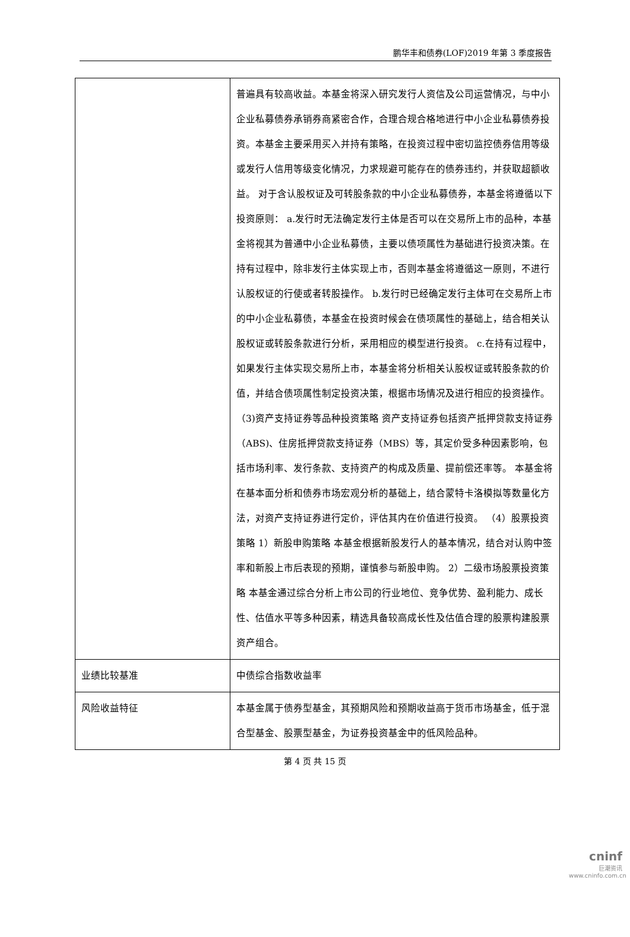鹏华丰和债券(LOF)2019 年第 3 季度报告
| | 普遍具有较高收益。本基金将深入研究发行人资信及公司运营情况，与中小企业私募债券承销券商紧密合作，合理合规合格地进行中小企业私募债券投资。本基金主要采用买入并持有策略，在投资过程中密切监控债券信用等级或发行人信用等级变化情况，力求规避可能存在的债券违约，并获取超额收益。 对于含认股权证及可转股条款的中小企业私募债券，本基金将遵循以下投资原则： a.发行时无法确定发行主体是否可以在交易所上市的品种，本基金将视其为普通中小企业私募债，主要以债项属性为基础进行投资决策。在持有过程中，除非发行主体实现上市，否则本基金将遵循这一原则，不进行认股权证的行使或者转股操作。 b.发行时已经确定发行主体可在交易所上市的中小企业私募债，本基金在投资时候会在债项属性的基础上，结合相关认股权证或转股条款进行分析，采用相应的模型进行投资。 c.在持有过程中，如果发行主体实现交易所上市，本基金将分析相关认股权证或转股条款的价值，并结合债项属性制定投资决策，根据市场情况及进行相应的投资操作。（3)资产支持证券等品种投资策略 资产支持证券包括资产抵押贷款支持证券（ABS)、住房抵押贷款支持证券（MBS）等，其定价受多种因素影响，包括市场利率、发行条款、支持资产的构成及质量、提前偿还率等。 本基金将在基本面分析和债券市场宏观分析的基础上，结合蒙特卡洛模拟等数量化方法，对资产支持证券进行定价，评估其内在价值进行投资。 （4）股票投资策略 1）新股申购策略 本基金根据新股发行人的基本情况，结合对认购中签率和新股上市后表现的预期，谨慎参与新股申购。 2）二级市场股票投资策略 本基金通过综合分析上市公司的行业地位、竞争优势、盈利能力、成长性、估值水平等多种因素，精选具备较高成长性及估值合理的股票构建股票资产组合。 |
| 业绩比较基准 | 中债综合指数收益率 |
| 风险收益特征 | 本基金属于债券型基金，其预期风险和预期收益高于货币市场基金，低于混合型基金、股票型基金，为证券投资基金中的低风险品种。 |
第 4 页 共 15 页
cninf
巨潮资讯
www.cninfo.com.cn